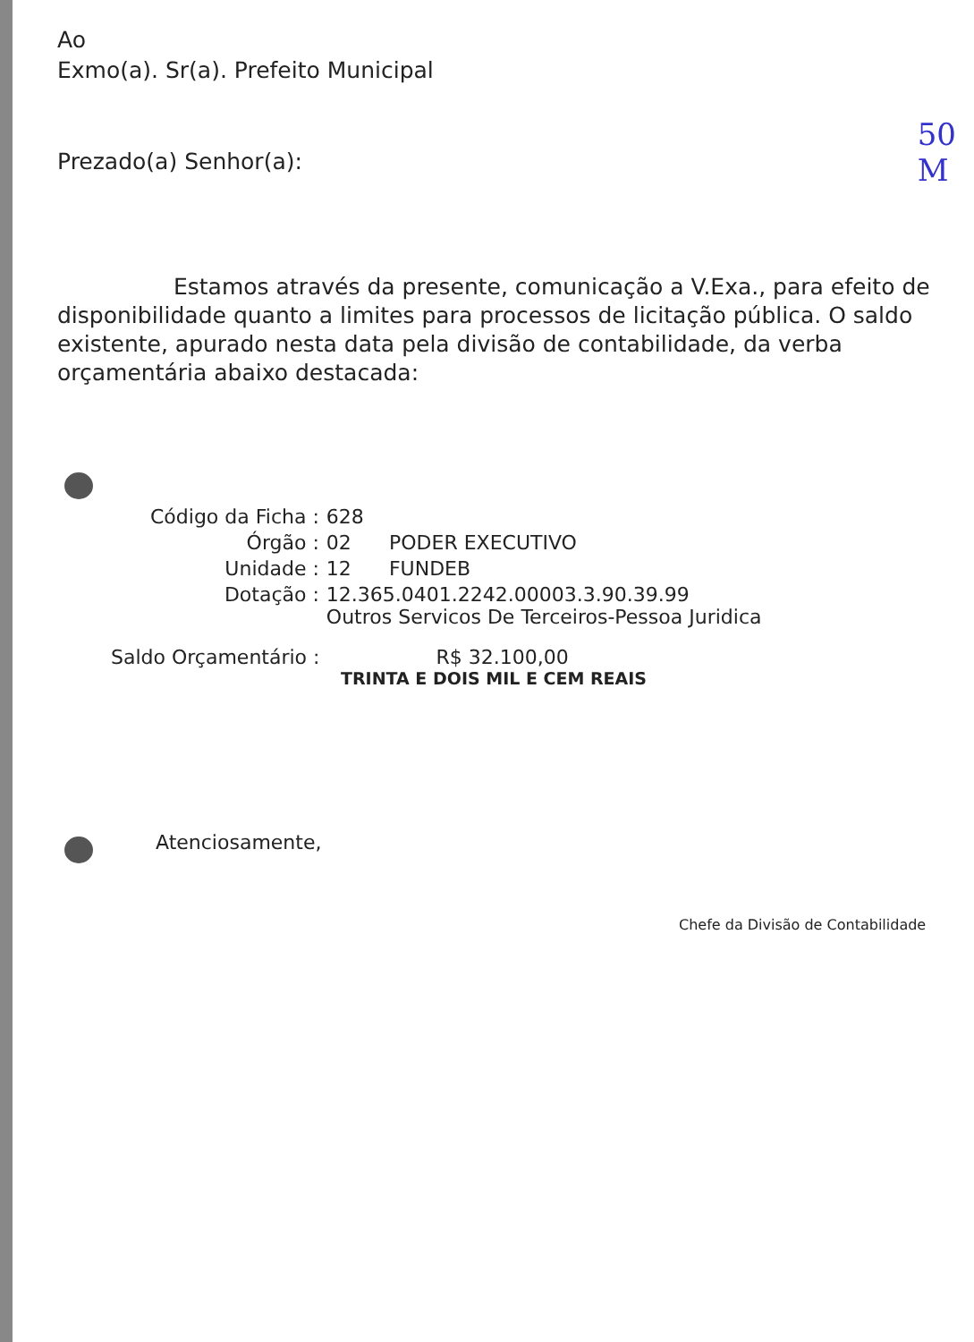50
M
Ao
Exmo(a). Sr(a). Prefeito Municipal
Prezado(a) Senhor(a):
Estamos através da presente, comunicação a V.Exa., para efeito de disponibilidade quanto a limites para processos de licitação pública. O saldo existente, apurado nesta data pela divisão de contabilidade, da verba orçamentária abaixo destacada:
| Código da Ficha : | 628 | |
| Órgão : | 02 | PODER EXECUTIVO |
| Unidade : | 12 | FUNDEB |
| Dotação : | 12.365.0401.2242.00003.3.90.39.99 Outros Servicos De Terceiros-Pessoa Juridica | |
Saldo Orçamentário : R$ 32.100,00
TRINTA E DOIS MIL E CEM REAIS
Atenciosamente,
Chefe da Divisão de Contabilidade